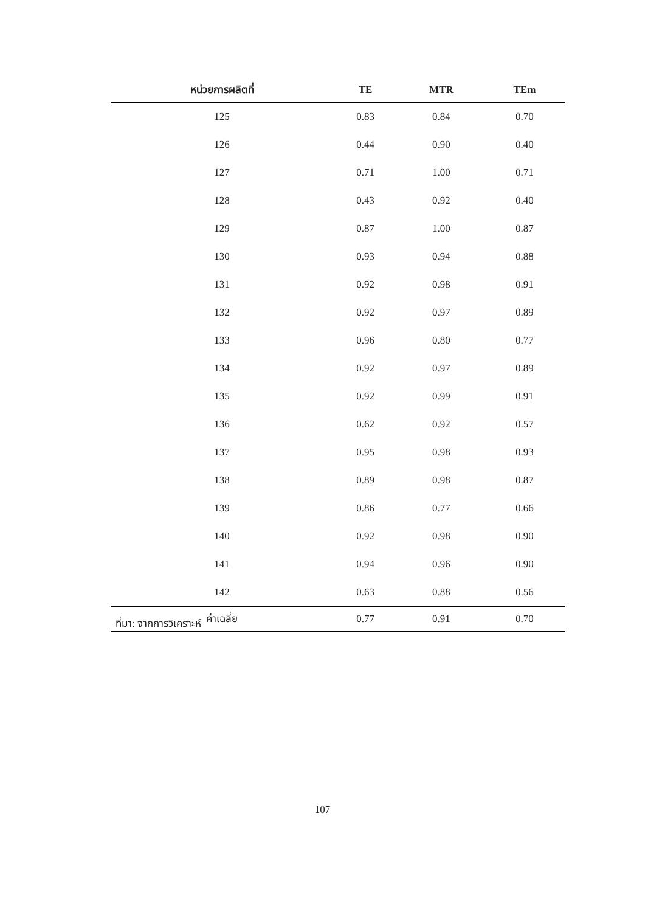| หน่วยการผลิตที่ | TE | MTR | TEm |
| --- | --- | --- | --- |
| 125 | 0.83 | 0.84 | 0.70 |
| 126 | 0.44 | 0.90 | 0.40 |
| 127 | 0.71 | 1.00 | 0.71 |
| 128 | 0.43 | 0.92 | 0.40 |
| 129 | 0.87 | 1.00 | 0.87 |
| 130 | 0.93 | 0.94 | 0.88 |
| 131 | 0.92 | 0.98 | 0.91 |
| 132 | 0.92 | 0.97 | 0.89 |
| 133 | 0.96 | 0.80 | 0.77 |
| 134 | 0.92 | 0.97 | 0.89 |
| 135 | 0.92 | 0.99 | 0.91 |
| 136 | 0.62 | 0.92 | 0.57 |
| 137 | 0.95 | 0.98 | 0.93 |
| 138 | 0.89 | 0.98 | 0.87 |
| 139 | 0.86 | 0.77 | 0.66 |
| 140 | 0.92 | 0.98 | 0.90 |
| 141 | 0.94 | 0.96 | 0.90 |
| 142 | 0.63 | 0.88 | 0.56 |
| ค่าเฉลี่ย | 0.77 | 0.91 | 0.70 |
ที่มา: จากการวิเคราะห์
107